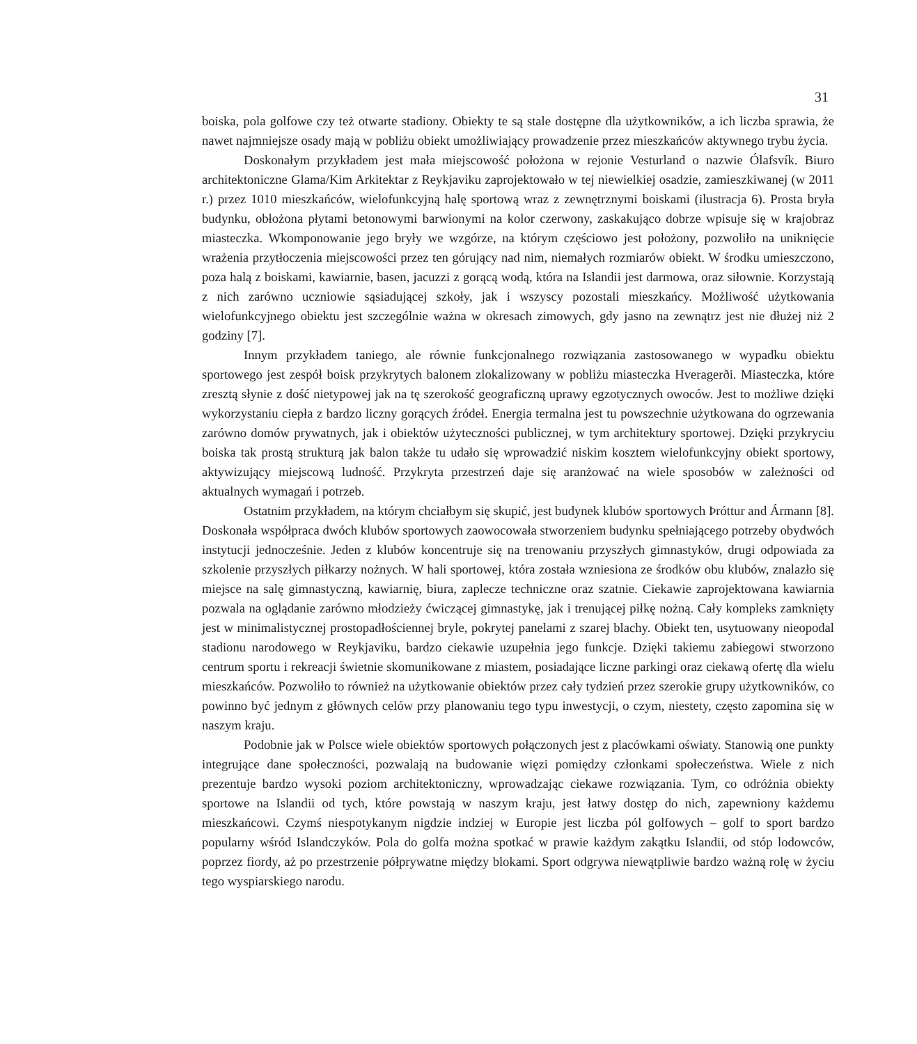31
boiska, pola golfowe czy też otwarte stadiony. Obiekty te są stale dostępne dla użytkowników, a ich liczba sprawia, że nawet najmniejsze osady mają w pobliżu obiekt umożliwiający prowadzenie przez mieszkańców aktywnego trybu życia.
Doskonałym przykładem jest mała miejscowość położona w rejonie Vesturland o nazwie Ólafsvík. Biuro architektoniczne Glama/Kim Arkitektar z Reykjaviku zaprojektowało w tej niewielkiej osadzie, zamieszkiwanej (w 2011 r.) przez 1010 mieszkańców, wielofunkcyjną halę sportową wraz z zewnętrznymi boiskami (ilustracja 6). Prosta bryła budynku, obłożona płytami betonowymi barwionymi na kolor czerwony, zaskakująco dobrze wpisuje się w krajobraz miasteczka. Wkomponowanie jego bryły we wzgórze, na którym częściowo jest położony, pozwoliło na uniknięcie wrażenia przytłoczenia miejscowości przez ten górujący nad nim, niemałych rozmiarów obiekt. W środku umieszczono, poza halą z boiskami, kawiarnie, basen, jacuzzi z gorącą wodą, która na Islandii jest darmowa, oraz siłownie. Korzystają z nich zarówno uczniowie sąsiadującej szkoły, jak i wszyscy pozostali mieszkańcy. Możliwość użytkowania wielofunkcyjnego obiektu jest szczególnie ważna w okresach zimowych, gdy jasno na zewnątrz jest nie dłużej niż 2 godziny [7].
Innym przykładem taniego, ale równie funkcjonalnego rozwiązania zastosowanego w wypadku obiektu sportowego jest zespół boisk przykrytych balonem zlokalizowany w pobliżu miasteczka Hveragerði. Miasteczka, które zresztą słynie z dość nietypowej jak na tę szerokość geograficzną uprawy egzotycznych owoców. Jest to możliwe dzięki wykorzystaniu ciepła z bardzo liczny gorących źródeł. Energia termalna jest tu powszechnie użytkowana do ogrzewania zarówno domów prywatnych, jak i obiektów użyteczności publicznej, w tym architektury sportowej. Dzięki przykryciu boiska tak prostą strukturą jak balon także tu udało się wprowadzić niskim kosztem wielofunkcyjny obiekt sportowy, aktywizujący miejscową ludność. Przykryta przestrzeń daje się aranżować na wiele sposobów w zależności od aktualnych wymagań i potrzeb.
Ostatnim przykładem, na którym chciałbym się skupić, jest budynek klubów sportowych Þróttur and Ármann [8]. Doskonała współpraca dwóch klubów sportowych zaowocowała stworzeniem budynku spełniającego potrzeby obydwóch instytucji jednocześnie. Jeden z klubów koncentruje się na trenowaniu przyszłych gimnastyków, drugi odpowiada za szkolenie przyszłych piłkarzy nożnych. W hali sportowej, która została wzniesiona ze środków obu klubów, znalazło się miejsce na salę gimnastyczną, kawiarnię, biura, zaplecze techniczne oraz szatnie. Ciekawie zaprojektowana kawiarnia pozwala na oglądanie zarówno młodzieży ćwiczącej gimnastykę, jak i trenującej piłkę nożną. Cały kompleks zamknięty jest w minimalistycznej prostopadłościennej bryle, pokrytej panelami z szarej blachy. Obiekt ten, usytuowany nieopodal stadionu narodowego w Reykjaviku, bardzo ciekawie uzupełnia jego funkcje. Dzięki takiemu zabiegowi stworzono centrum sportu i rekreacji świetnie skomunikowane z miastem, posiadające liczne parkingi oraz ciekawą ofertę dla wielu mieszkańców. Pozwoliło to również na użytkowanie obiektów przez cały tydzień przez szerokie grupy użytkowników, co powinno być jednym z głównych celów przy planowaniu tego typu inwestycji, o czym, niestety, często zapomina się w naszym kraju.
Podobnie jak w Polsce wiele obiektów sportowych połączonych jest z placówkami oświaty. Stanowią one punkty integrujące dane społeczności, pozwalają na budowanie więzi pomiędzy członkami społeczeństwa. Wiele z nich prezentuje bardzo wysoki poziom architektoniczny, wprowadzając ciekawe rozwiązania. Tym, co odróżnia obiekty sportowe na Islandii od tych, które powstają w naszym kraju, jest łatwy dostęp do nich, zapewniony każdemu mieszkańcowi. Czymś niespotykanym nigdzie indziej w Europie jest liczba pól golfowych – golf to sport bardzo popularny wśród Islandczyków. Pola do golfa można spotkać w prawie każdym zakątku Islandii, od stóp lodowców, poprzez fiordy, aż po przestrzenie półprywatne między blokami. Sport odgrywa niewątpliwie bardzo ważną rolę w życiu tego wyspiarskiego narodu.